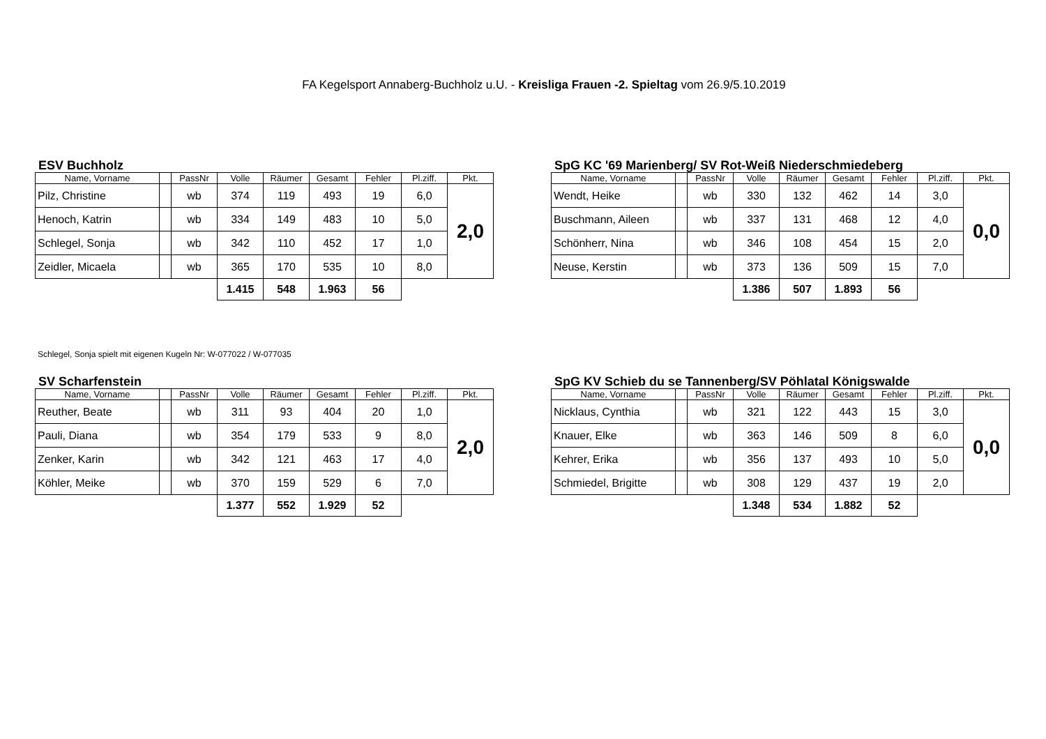FA Kegelsport Annaberg-Buchholz u.U. - Kreisliga Frauen -2. Spieltag vom 26.9/5.10.2019
ESV Buchholz
| Name, Vorname | | PassNr | Volle | Räumer | Gesamt | Fehler | Pl.ziff. | Pkt. |
| --- | --- | --- | --- | --- | --- | --- | --- | --- |
| Pilz, Christine | | wb | 374 | 119 | 493 | 19 | 6,0 | 2,0 |
| Henoch, Katrin | | wb | 334 | 149 | 483 | 10 | 5,0 | |
| Schlegel, Sonja | | wb | 342 | 110 | 452 | 17 | 1,0 | |
| Zeidler, Micaela | | wb | 365 | 170 | 535 | 10 | 8,0 | |
| | | | 1.415 | 548 | 1.963 | 56 | | |
SpG KC '69 Marienberg/ SV Rot-Weiß Niederschmiedeberg
| Name, Vorname | | PassNr | Volle | Räumer | Gesamt | Fehler | Pl.ziff. | Pkt. |
| --- | --- | --- | --- | --- | --- | --- | --- | --- |
| Wendt, Heike | | wb | 330 | 132 | 462 | 14 | 3,0 | 0,0 |
| Buschmann, Aileen | | wb | 337 | 131 | 468 | 12 | 4,0 | |
| Schönherr, Nina | | wb | 346 | 108 | 454 | 15 | 2,0 | |
| Neuse, Kerstin | | wb | 373 | 136 | 509 | 15 | 7,0 | |
| | | | 1.386 | 507 | 1.893 | 56 | | |
Schlegel, Sonja spielt mit eigenen Kugeln Nr: W-077022 / W-077035
SV Scharfenstein
| Name, Vorname | | PassNr | Volle | Räumer | Gesamt | Fehler | Pl.ziff. | Pkt. |
| --- | --- | --- | --- | --- | --- | --- | --- | --- |
| Reuther, Beate | | wb | 311 | 93 | 404 | 20 | 1,0 | 2,0 |
| Pauli, Diana | | wb | 354 | 179 | 533 | 9 | 8,0 | |
| Zenker, Karin | | wb | 342 | 121 | 463 | 17 | 4,0 | |
| Köhler, Meike | | wb | 370 | 159 | 529 | 6 | 7,0 | |
| | | | 1.377 | 552 | 1.929 | 52 | | |
SpG KV Schieb du se Tannenberg/SV Pöhlatal Königswalde
| Name, Vorname | | PassNr | Volle | Räumer | Gesamt | Fehler | Pl.ziff. | Pkt. |
| --- | --- | --- | --- | --- | --- | --- | --- | --- |
| Nicklaus, Cynthia | | wb | 321 | 122 | 443 | 15 | 3,0 | 0,0 |
| Knauer, Elke | | wb | 363 | 146 | 509 | 8 | 6,0 | |
| Kehrer, Erika | | wb | 356 | 137 | 493 | 10 | 5,0 | |
| Schmiedel, Brigitte | | wb | 308 | 129 | 437 | 19 | 2,0 | |
| | | | 1.348 | 534 | 1.882 | 52 | | |